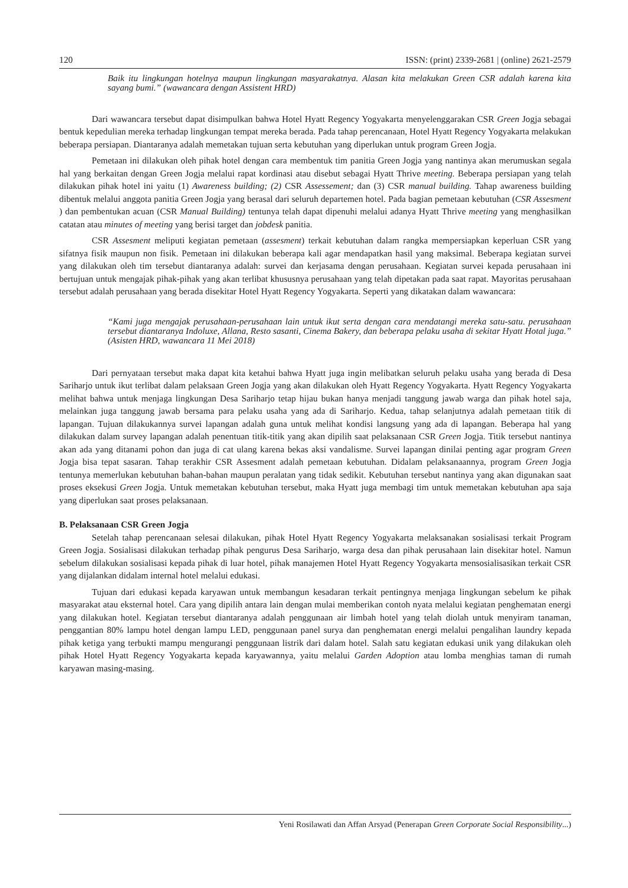120 ISSN: (print) 2339-2681 | (online) 2621-2579
Baik itu lingkungan hotelnya maupun lingkungan masyarakatnya. Alasan kita melakukan Green CSR adalah karena kita sayang bumi.” (wawancara dengan Assistent HRD)
Dari wawancara tersebut dapat disimpulkan bahwa Hotel Hyatt Regency Yogyakarta menyelenggarakan CSR Green Jogja sebagai bentuk kepedulian mereka terhadap lingkungan tempat mereka berada. Pada tahap perencanaan, Hotel Hyatt Regency Yogyakarta melakukan beberapa persiapan. Diantaranya adalah memetakan tujuan serta kebutuhan yang diperlukan untuk program Green Jogja.
Pemetaan ini dilakukan oleh pihak hotel dengan cara membentuk tim panitia Green Jogja yang nantinya akan merumuskan segala hal yang berkaitan dengan Green Jogja melalui rapat kordinasi atau disebut sebagai Hyatt Thrive meeting. Beberapa persiapan yang telah dilakukan pihak hotel ini yaitu (1) Awareness building; (2) CSR Assessement; dan (3) CSR manual building. Tahap awareness building dibentuk melalui anggota panitia Green Jogja yang berasal dari seluruh departemen hotel. Pada bagian pemetaan kebutuhan (CSR Assesment ) dan pembentukan acuan (CSR Manual Building) tentunya telah dapat dipenuhi melalui adanya Hyatt Thrive meeting yang menghasilkan catatan atau minutes of meeting yang berisi target dan jobdesk panitia.
CSR Assesment meliputi kegiatan pemetaan (assesment) terkait kebutuhan dalam rangka mempersiapkan keperluan CSR yang sifatnya fisik maupun non fisik. Pemetaan ini dilakukan beberapa kali agar mendapatkan hasil yang maksimal. Beberapa kegiatan survei yang dilakukan oleh tim tersebut diantaranya adalah: survei dan kerjasama dengan perusahaan. Kegiatan survei kepada perusahaan ini bertujuan untuk mengajak pihak-pihak yang akan terlibat khususnya perusahaan yang telah dipetakan pada saat rapat. Mayoritas perusahaan tersebut adalah perusahaan yang berada disekitar Hotel Hyatt Regency Yogyakarta. Seperti yang dikatakan dalam wawancara:
“Kami juga mengajak perusahaan-perusahaan lain untuk ikut serta dengan cara mendatangi mereka satu-satu. perusahaan tersebut diantaranya Indoluxe, Allana, Resto sasanti, Cinema Bakery, dan beberapa pelaku usaha di sekitar Hyatt Hotal juga.” (Asisten HRD, wawancara 11 Mei 2018)
Dari pernyataan tersebut maka dapat kita ketahui bahwa Hyatt juga ingin melibatkan seluruh pelaku usaha yang berada di Desa Sariharjo untuk ikut terlibat dalam pelaksaan Green Jogja yang akan dilakukan oleh Hyatt Regency Yogyakarta. Hyatt Regency Yogyakarta melihat bahwa untuk menjaga lingkungan Desa Sariharjo tetap hijau bukan hanya menjadi tanggung jawab warga dan pihak hotel saja, melainkan juga tanggung jawab bersama para pelaku usaha yang ada di Sariharjo. Kedua, tahap selanjutnya adalah pemetaan titik di lapangan. Tujuan dilakukannya survei lapangan adalah guna untuk melihat kondisi langsung yang ada di lapangan. Beberapa hal yang dilakukan dalam survey lapangan adalah penentuan titik-titik yang akan dipilih saat pelaksanaan CSR Green Jogja. Titik tersebut nantinya akan ada yang ditanami pohon dan juga di cat ulang karena bekas aksi vandalisme. Survei lapangan dinilai penting agar program Green Jogja bisa tepat sasaran. Tahap terakhir CSR Assesment adalah pemetaan kebutuhan. Didalam pelaksanaannya, program Green Jogja tentunya memerlukan kebutuhan bahan-bahan maupun peralatan yang tidak sedikit. Kebutuhan tersebut nantinya yang akan digunakan saat proses eksekusi Green Jogja. Untuk memetakan kebutuhan tersebut, maka Hyatt juga membagi tim untuk memetakan kebutuhan apa saja yang diperlukan saat proses pelaksanaan.
B. Pelaksanaan CSR Green Jogja
Setelah tahap perencanaan selesai dilakukan, pihak Hotel Hyatt Regency Yogyakarta melaksanakan sosialisasi terkait Program Green Jogja. Sosialisasi dilakukan terhadap pihak pengurus Desa Sariharjo, warga desa dan pihak perusahaan lain disekitar hotel. Namun sebelum dilakukan sosialisasi kepada pihak di luar hotel, pihak manajemen Hotel Hyatt Regency Yogyakarta mensosialisasikan terkait CSR yang dijalankan didalam internal hotel melalui edukasi.
Tujuan dari edukasi kepada karyawan untuk membangun kesadaran terkait pentingnya menjaga lingkungan sebelum ke pihak masyarakat atau eksternal hotel. Cara yang dipilih antara lain dengan mulai memberikan contoh nyata melalui kegiatan penghematan energi yang dilakukan hotel. Kegiatan tersebut diantaranya adalah penggunaan air limbah hotel yang telah diolah untuk menyiram tanaman, penggantian 80% lampu hotel dengan lampu LED, penggunaan panel surya dan penghematan energi melalui pengalihan laundry kepada pihak ketiga yang terbukti mampu mengurangi penggunaan listrik dari dalam hotel. Salah satu kegiatan edukasi unik yang dilakukan oleh pihak Hotel Hyatt Regency Yogyakarta kepada karyawannya, yaitu melalui Garden Adoption atau lomba menghias taman di rumah karyawan masing-masing.
Yeni Rosilawati dan Affan Arsyad (Penerapan Green Corporate Social Responsibility...)